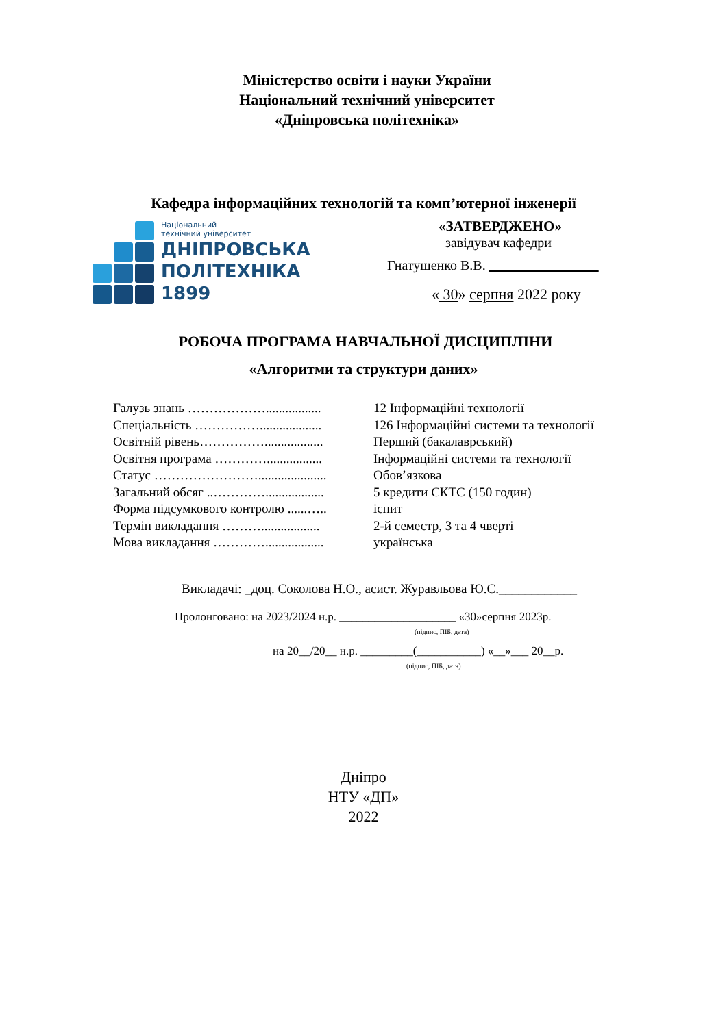Міністерство освіти і науки України
Національний технічний університет
«Дніпровська політехніка»
Кафедра інформаційних технологій та комп’ютерної інженерії
Національний
технічний університет
ДНІПРОВСЬКА
ПОЛІТЕХНІКА
1899
«ЗАТВЕРДЖЕНО»
завідувач кафедри
Гнатушенко В.В.
« 30» серпня 2022 року
РОБОЧА ПРОГРАМА НАВЧАЛЬНОЇ ДИСЦИПЛІНИ
«Алгоритми та структури даних»
| Галузь знань ………………................. | 12 Інформаційні технології |
| Спеціальність ……………................... | 126 Інформаційні системи та технології |
| Освітній рівень…………….................. | Перший (бакалаврський) |
| Освітня програма …………................. | Інформаційні системи та технології |
| Статус ……………………..................... | Обов’язкова |
| Загальний обсяг ..………….................. | 5 кредити ЄКТС (150 годин) |
| Форма підсумкового контролю ......….. | іспит |
| Термін викладання ……….................. | 2-й семестр, 3 та 4 чверті |
| Мова викладання ………….................. | українська |
Викладачі: _доц. Соколова Н.О., асист. Журавльова Ю.С.____________
Пролонговано: на 2023/2024 н.р. ____________________ «30»серпня 2023р.
(підпис, ПІБ, дата)
на 20__/20__ н.р. _________(___________) «__»___ 20__р.
(підпис, ПІБ, дата)
Дніпро
НТУ «ДП»
2022